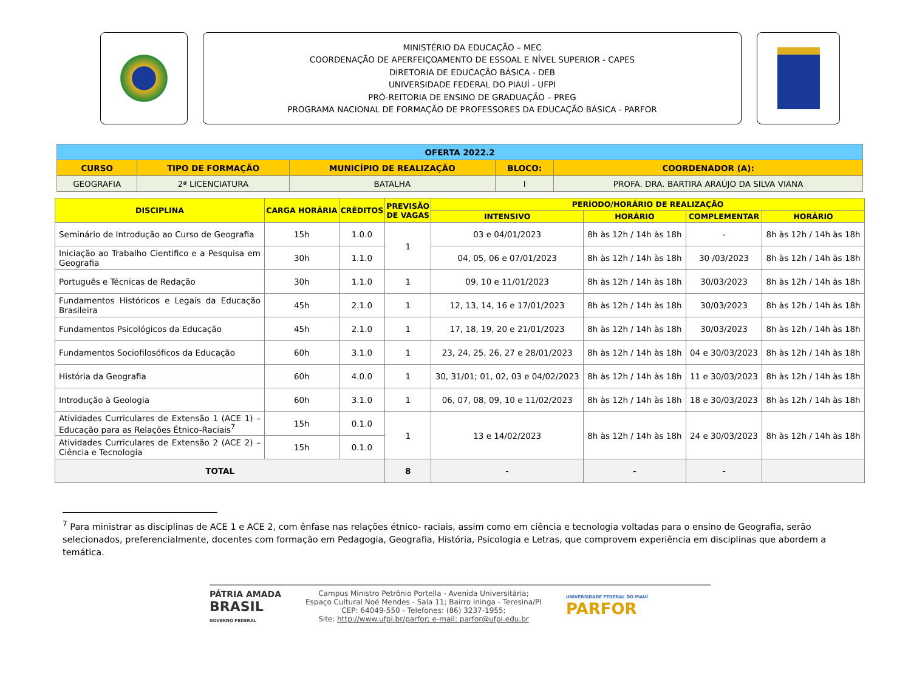MINISTÉRIO DA EDUCAÇÃO – MEC
COORDENAÇÃO DE APERFEIÇOAMENTO DE ESSOAL E NÍVEL SUPERIOR - CAPES
DIRETORIA DE EDUCAÇÃO BÁSICA - DEB
UNIVERSIDADE FEDERAL DO PIAUÍ - UFPI
PRÓ-REITORIA DE ENSINO DE GRADUAÇÃO – PREG
PROGRAMA NACIONAL DE FORMAÇÃO DE PROFESSORES DA EDUCAÇÃO BÁSICA - PARFOR
| OFERTA 2022.2 | | | | |
| CURSO | TIPO DE FORMAÇÃO | MUNICÍPIO DE REALIZAÇÃO | BLOCO: | COORDENADOR (A): |
| GEOGRAFIA | 2ª LICENCIATURA | BATALHA | I | PROFA. DRA. BARTIRA ARAÚJO DA SILVA VIANA |
| DISCIPLINA | CARGA HORÁRIA | CRÉDITOS | PREVISÃO DE VAGAS | PERÍODO/HORÁRIO DE REALIZAÇÃO | | | |
| --- | --- | --- | --- | --- | --- | --- | --- |
| | | | | INTENSIVO | HORÁRIO | COMPLEMENTAR | HORÁRIO |
| Seminário de Introdução ao Curso de Geografia | 15h | 1.0.0 | 1 | 03 e 04/01/2023 | 8h às 12h / 14h às 18h | - | 8h às 12h / 14h às 18h |
| Iniciação ao Trabalho Cientifico e a Pesquisa em Geografia | 30h | 1.1.0 | | 04, 05, 06 e 07/01/2023 | 8h às 12h / 14h às 18h | 30 /03/2023 | 8h às 12h / 14h às 18h |
| Português e Técnicas de Redação | 30h | 1.1.0 | 1 | 09, 10 e 11/01/2023 | 8h às 12h / 14h às 18h | 30/03/2023 | 8h às 12h / 14h às 18h |
| Fundamentos Históricos e Legais da Educação Brasileira | 45h | 2.1.0 | 1 | 12, 13, 14, 16 e 17/01/2023 | 8h às 12h / 14h às 18h | 30/03/2023 | 8h às 12h / 14h às 18h |
| Fundamentos Psicológicos da Educação | 45h | 2.1.0 | 1 | 17, 18, 19, 20 e 21/01/2023 | 8h às 12h / 14h às 18h | 30/03/2023 | 8h às 12h / 14h às 18h |
| Fundamentos Sociofilosóficos da Educação | 60h | 3.1.0 | 1 | 23, 24, 25, 26, 27 e 28/01/2023 | 8h às 12h / 14h às 18h | 04 e 30/03/2023 | 8h às 12h / 14h às 18h |
| História da Geografia | 60h | 4.0.0 | 1 | 30, 31/01; 01, 02, 03 e 04/02/2023 | 8h às 12h / 14h às 18h | 11 e 30/03/2023 | 8h às 12h / 14h às 18h |
| Introdução à Geologia | 60h | 3.1.0 | 1 | 06, 07, 08, 09, 10 e 11/02/2023 | 8h às 12h / 14h às 18h | 18 e 30/03/2023 | 8h às 12h / 14h às 18h |
| Atividades Curriculares de Extensão 1 (ACE 1) – Educação para as Relações Étnico-Raciais<sup>7</sup> | 15h | 0.1.0 | 1 | 13 e 14/02/2023 | 8h às 12h / 14h às 18h | 24 e 30/03/2023 | 8h às 12h / 14h às 18h |
| Atividades Curriculares de Extensão 2 (ACE 2) – Ciência e Tecnologia | 15h | 0.1.0 | | | | | |
| TOTAL | | | 8 | - | - | - | |
<sup>7</sup> Para ministrar as disciplinas de ACE 1 e ACE 2, com ênfase nas relações étnico- raciais, assim como em ciência e tecnologia voltadas para o ensino de Geografia, serão selecionados, preferencialmente, docentes com formação em Pedagogia, Geografia, História, Psicologia e Letras, que comprovem experiência em disciplinas que abordem a temática.
PÁTRIA AMADA
BRASIL
GOVERNO FEDERAL
Campus Ministro Petrônio Portella - Avenida Universitária;
Espaço Cultural Noé Mendes - Sala 11; Bairro Ininga - Teresina/PI
CEP: 64049-550 - Telefones: (86) 3237-1955;
Site: http://www.ufpi.br/parfor; e-mail: parfor@ufpi.edu.br
UNIVERSIDADE FEDERAL DO PIAUÍ
PARFOR